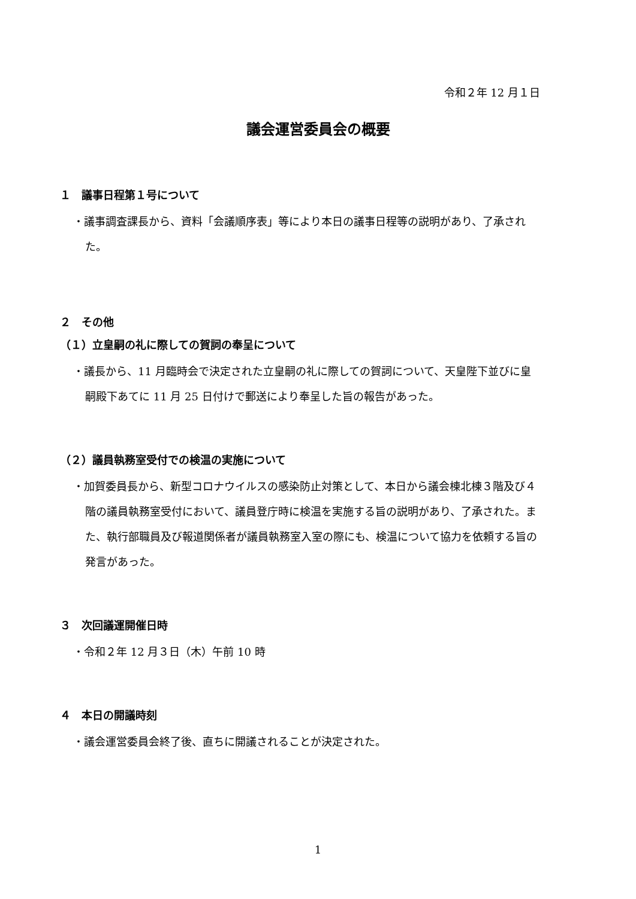令和２年 12 月１日
議会運営委員会の概要
１　議事日程第１号について
・議事調査課長から、資料「会議順序表」等により本日の議事日程等の説明があり、了承された。
２　その他
（１）立皇嗣の礼に際しての賀詞の奉呈について
・議長から、11 月臨時会で決定された立皇嗣の礼に際しての賀詞について、天皇陛下並びに皇嗣殿下あてに 11 月 25 日付けで郵送により奉呈した旨の報告があった。
（２）議員執務室受付での検温の実施について
・加賀委員長から、新型コロナウイルスの感染防止対策として、本日から議会棟北棟３階及び４階の議員執務室受付において、議員登庁時に検温を実施する旨の説明があり、了承された。また、執行部職員及び報道関係者が議員執務室入室の際にも、検温について協力を依頼する旨の発言があった。
３　次回議運開催日時
・令和２年 12 月３日（木）午前 10 時
４　本日の開議時刻
・議会運営委員会終了後、直ちに開議されることが決定された。
1